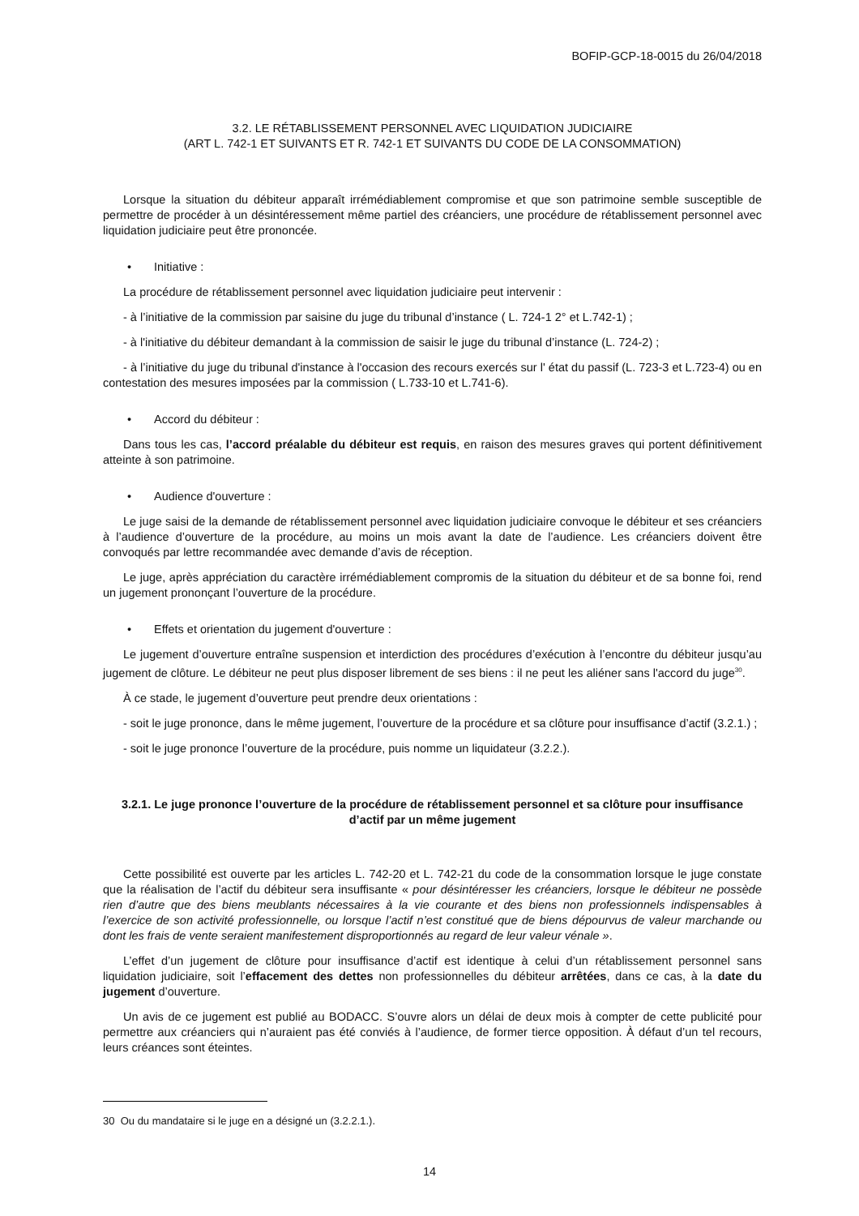BOFIP-GCP-18-0015 du 26/04/2018
3.2. LE RÉTABLISSEMENT PERSONNEL AVEC LIQUIDATION JUDICIAIRE
(ART L. 742-1 ET SUIVANTS ET R. 742-1 ET SUIVANTS DU CODE DE LA CONSOMMATION)
Lorsque la situation du débiteur apparaît irrémédiablement compromise et que son patrimoine semble susceptible de permettre de procéder à un désintéressement même partiel des créanciers, une procédure de rétablissement personnel avec liquidation judiciaire peut être prononcée.
• Initiative :
La procédure de rétablissement personnel avec liquidation judiciaire peut intervenir :
- à l’initiative de la commission par saisine du juge du tribunal d’instance ( L. 724-1 2° et L.742-1) ;
- à l'initiative du débiteur demandant à la commission de saisir le juge du tribunal d’instance (L. 724-2) ;
- à l’initiative du juge du tribunal d'instance à l'occasion des recours exercés sur l' état du passif (L. 723-3 et L.723-4) ou en contestation des mesures imposées par la commission ( L.733-10 et L.741-6).
• Accord du débiteur :
Dans tous les cas, l’accord préalable du débiteur est requis, en raison des mesures graves qui portent définitivement atteinte à son patrimoine.
• Audience d'ouverture :
Le juge saisi de la demande de rétablissement personnel avec liquidation judiciaire convoque le débiteur et ses créanciers à l’audience d’ouverture de la procédure, au moins un mois avant la date de l’audience. Les créanciers doivent être convoqués par lettre recommandée avec demande d’avis de réception.
Le juge, après appréciation du caractère irrémédiablement compromis de la situation du débiteur et de sa bonne foi, rend un jugement prononçant l’ouverture de la procédure.
• Effets et orientation du jugement d'ouverture :
Le jugement d’ouverture entraîne suspension et interdiction des procédures d’exécution à l’encontre du débiteur jusqu’au jugement de clôture. Le débiteur ne peut plus disposer librement de ses biens : il ne peut les aliéner sans l'accord du juge<sup>30</sup>.
À ce stade, le jugement d’ouverture peut prendre deux orientations :
- soit le juge prononce, dans le même jugement, l’ouverture de la procédure et sa clôture pour insuffisance d’actif (3.2.1.) ;
- soit le juge prononce l’ouverture de la procédure, puis nomme un liquidateur (3.2.2.).
3.2.1. Le juge prononce l’ouverture de la procédure de rétablissement personnel et sa clôture pour insuffisance d’actif par un même jugement
Cette possibilité est ouverte par les articles L. 742-20 et L. 742-21 du code de la consommation lorsque le juge constate que la réalisation de l’actif du débiteur sera insuffisante « pour désintéresser les créanciers, lorsque le débiteur ne possède rien d’autre que des biens meublants nécessaires à la vie courante et des biens non professionnels indispensables à l’exercice de son activité professionnelle, ou lorsque l’actif n’est constitué que de biens dépourvus de valeur marchande ou dont les frais de vente seraient manifestement disproportionnés au regard de leur valeur vénale ».
L’effet d’un jugement de clôture pour insuffisance d’actif est identique à celui d’un rétablissement personnel sans liquidation judiciaire, soit l’effacement des dettes non professionnelles du débiteur arrêtées, dans ce cas, à la date du jugement d’ouverture.
Un avis de ce jugement est publié au BODACC. S’ouvre alors un délai de deux mois à compter de cette publicité pour permettre aux créanciers qui n’auraient pas été conviés à l’audience, de former tierce opposition. À défaut d’un tel recours, leurs créances sont éteintes.
30 Ou du mandataire si le juge en a désigné un (3.2.2.1.).
14